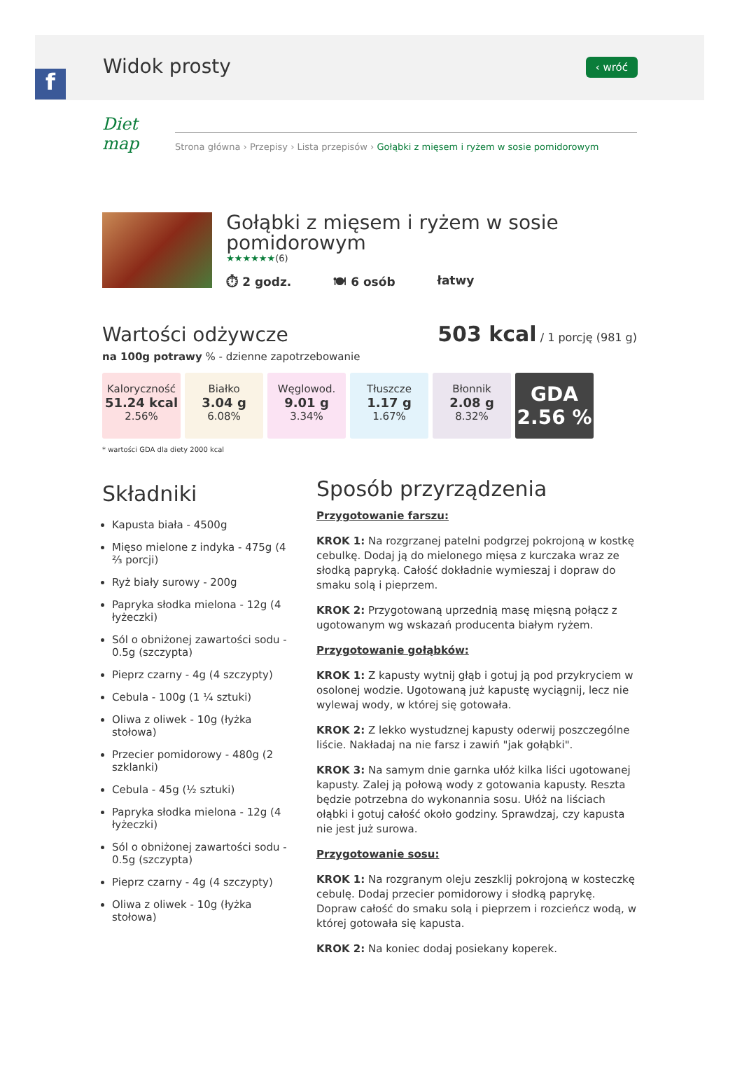f
Widok prosty ‹ wróć
Diet map
Strona główna › Przepisy › Lista przepisów › Gołąbki z mięsem i ryżem w sosie pomidorowym
Gołąbki z mięsem i ryżem w sosie pomidorowym
★★★★★★(6)
⏱ 2 godz. 🍽 6 osób łatwy
Wartości odżywcze 503 kcal / 1 porcję (981 g)
na 100g potrawy % - dzienne zapotrzebowanie
Kaloryczność
51.24 kcal
2.56%
Białko
3.04 g
6.08%
Węglowod.
9.01 g
3.34%
Tłuszcze
1.17 g
1.67%
Błonnik
2.08 g
8.32%
GDA
2.56 %
* wartości GDA dla diety 2000 kcal
Składniki
Kapusta biała - 4500g
Mięso mielone z indyka - 475g (4 ⅔ porcji)
Ryż biały surowy - 200g
Papryka słodka mielona - 12g (4 łyżeczki)
Sól o obniżonej zawartości sodu - 0.5g (szczypta)
Pieprz czarny - 4g (4 szczypty)
Cebula - 100g (1 ¼ sztuki)
Oliwa z oliwek - 10g (łyżka stołowa)
Przecier pomidorowy - 480g (2 szklanki)
Cebula - 45g (½ sztuki)
Papryka słodka mielona - 12g (4 łyżeczki)
Sól o obniżonej zawartości sodu - 0.5g (szczypta)
Pieprz czarny - 4g (4 szczypty)
Oliwa z oliwek - 10g (łyżka stołowa)
Sposób przyrządzenia
Przygotowanie farszu:
KROK 1: Na rozgrzanej patelni podgrzej pokrojoną w kostkę cebulkę. Dodaj ją do mielonego mięsa z kurczaka wraz ze słodką papryką. Całość dokładnie wymieszaj i dopraw do smaku solą i pieprzem.
KROK 2: Przygotowaną uprzednią masę mięsną połącz z ugotowanym wg wskazań producenta białym ryżem.
Przygotowanie gołąbków:
KROK 1: Z kapusty wytnij głąb i gotuj ją pod przykryciem w osolonej wodzie. Ugotowaną już kapustę wyciągnij, lecz nie wylewaj wody, w której się gotowała.
KROK 2: Z lekko wystudznej kapusty oderwij poszczególne liście. Nakładaj na nie farsz i zawiń "jak gołąbki".
KROK 3: Na samym dnie garnka ułóż kilka liści ugotowanej kapusty. Zalej ją połową wody z gotowania kapusty. Reszta będzie potrzebna do wykonannia sosu. Ułóż na liściach ołąbki i gotuj całość około godziny. Sprawdzaj, czy kapusta nie jest już surowa.
Przygotowanie sosu:
KROK 1: Na rozgranym oleju zeszklij pokrojoną w kosteczkę cebulę. Dodaj przecier pomidorowy i słodką paprykę. Dopraw całość do smaku solą i pieprzem i rozcieńcz wodą, w której gotowała się kapusta.
KROK 2: Na koniec dodaj posiekany koperek.